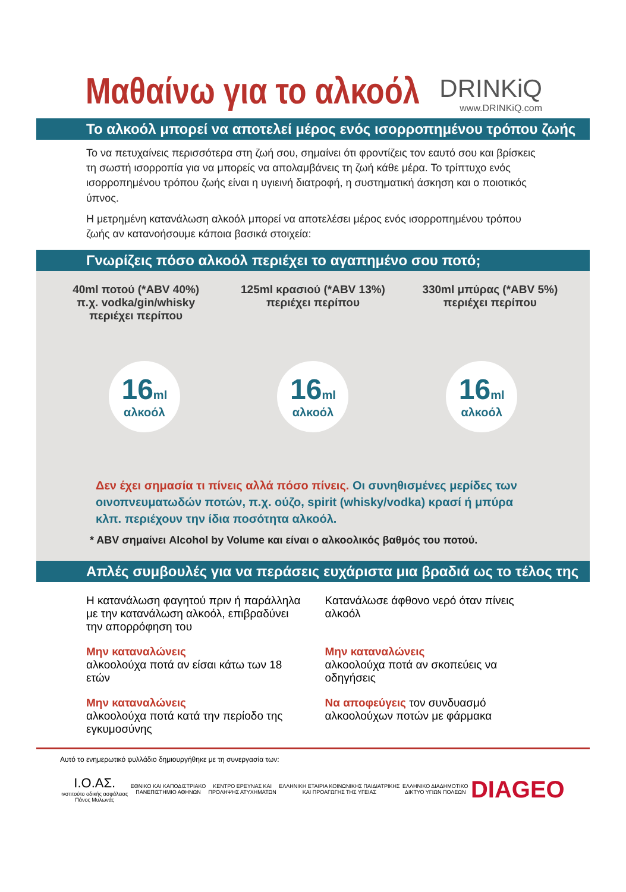Μαθαίνω για το αλκοόλ
DRINKiQ
www.DRINKiQ.com
Το αλκοόλ μπορεί να αποτελεί μέρος ενός ισορροπημένου τρόπου ζωής
Το να πετυχαίνεις περισσότερα στη ζωή σου, σημαίνει ότι φροντίζεις τον εαυτό σου και βρίσκεις τη σωστή ισορροπία για να μπορείς να απολαμβάνεις τη ζωή κάθε μέρα. Το τρίπτυχο ενός ισορροπημένου τρόπου ζωής είναι η υγιεινή διατροφή, η συστηματική άσκηση και ο ποιοτικός ύπνος.
Η μετρημένη κατανάλωση αλκοόλ μπορεί να αποτελέσει μέρος ενός ισορροπημένου τρόπου ζωής αν κατανοήσουμε κάποια βασικά στοιχεία:
Γνωρίζεις πόσο αλκοόλ περιέχει το αγαπημένο σου ποτό;
40ml ποτού (*ABV 40%)
π.χ. vodka/gin/whisky
περιέχει περίπου
125ml κρασιού (*ABV 13%)
περιέχει περίπου
330ml μπύρας (*ABV 5%)
περιέχει περίπου
16ml
αλκοόλ
16ml
αλκοόλ
16ml
αλκοόλ
Δεν έχει σημασία τι πίνεις αλλά πόσο πίνεις. Οι συνηθισμένες μερίδες των οινοπνευματωδών ποτών, π.χ. ούζο, spirit (whisky/vodka) κρασί ή μπύρα κλπ. περιέχουν την ίδια ποσότητα αλκοόλ.
* ABV σημαίνει Alcohol by Volume και είναι ο αλκοολικός βαθμός του ποτού.
Απλές συμβουλές για να περάσεις ευχάριστα μια βραδιά ως το τέλος της
Η κατανάλωση φαγητού πριν ή παράλληλα με την κατανάλωση αλκοόλ, επιβραδύνει την απορρόφηση του
Κατανάλωσε άφθονο νερό όταν πίνεις αλκοόλ
Μην καταναλώνεις
αλκοολούχα ποτά αν είσαι κάτω των 18 ετών
Μην καταναλώνεις
αλκοολούχα ποτά αν σκοπεύεις να οδηγήσεις
Μην καταναλώνεις
αλκοολούχα ποτά κατά την περίοδο της εγκυμοσύνης
Να αποφεύγεις τον συνδυασμό αλκοολούχων ποτών με φάρμακα
Αυτό το ενημερωτικό φυλλάδιο δημιουργήθηκε με τη συνεργασία των:
Ι.Ο.ΑΣ.
ινστιτούτο οδικής ασφάλειας
Πάνος Μυλωνάς
ΕΘΝΙΚΟ ΚΑΙ ΚΑΠΟΔΙΣΤΡΙΑΚΟ
ΠΑΝΕΠΙΣΤΗΜΙΟ ΑΘΗΝΩΝ
ΚΕΝΤΡΟ ΕΡΕΥΝΑΣ ΚΑΙ
ΠΡΟΛΗΨΗΣ ΑΤΥΧΗΜΑΤΩΝ
ΕΛΛΗΝΙΚΗ ΕΤΑΙΡΙΑ ΚΟΙΝΩΝΙΚΗΣ ΠΑΙΔΙΑΤΡΙΚΗΣ
ΚΑΙ ΠΡΟΑΓΩΓΗΣ ΤΗΣ ΥΓΕΙΑΣ
ΕΛΛΗΝΙΚΟ ΔΙΑΔΗΜΟΤΙΚΟ
ΔΙΚΤΥΟ ΥΓΙΩΝ ΠΟΛΕΩΝ
DIAGEO